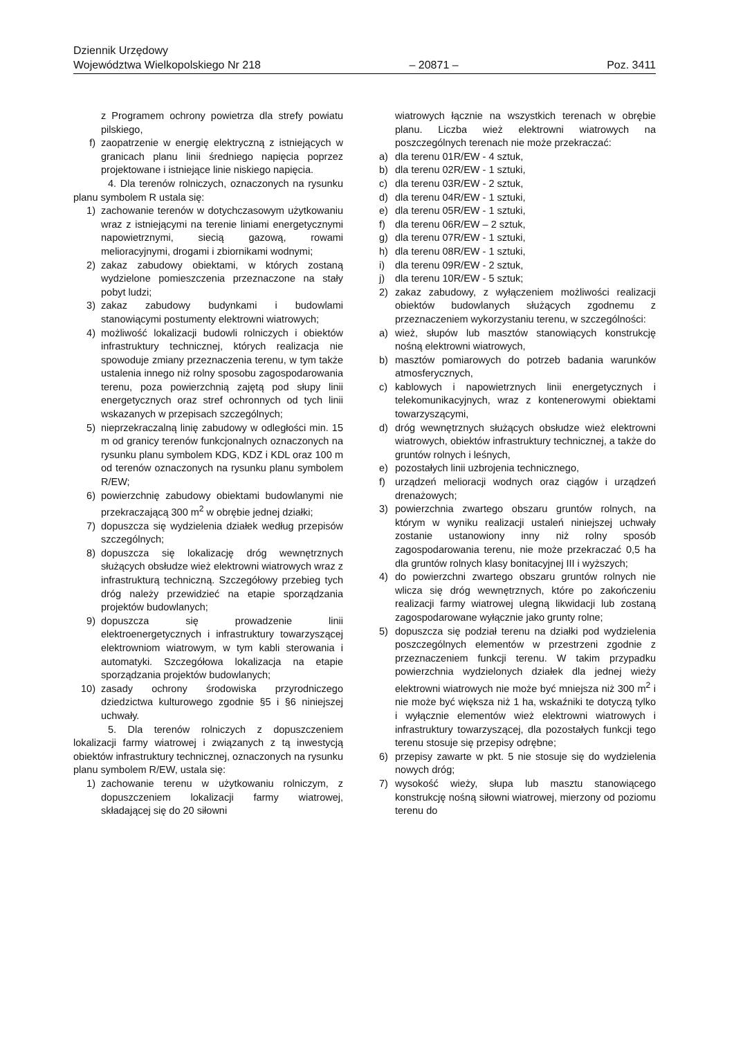Dziennik Urzędowy
Województwa Wielkopolskiego Nr 218 – 20871 – Poz. 3411
z Programem ochrony powietrza dla strefy powiatu pilskiego,
f) zaopatrzenie w energię elektryczną z istniejących w granicach planu linii średniego napięcia poprzez projektowane i istniejące linie niskiego napięcia.
4. Dla terenów rolniczych, oznaczonych na rysunku planu symbolem R ustala się:
1) zachowanie terenów w dotychczasowym użytkowaniu wraz z istniejącymi na terenie liniami energetycznymi napowietrznymi, siecią gazową, rowami melioracyjnymi, drogami i zbiornikami wodnymi;
2) zakaz zabudowy obiektami, w których zostaną wydzielone pomieszczenia przeznaczone na stały pobyt ludzi;
3) zakaz zabudowy budynkami i budowlami stanowiącymi postumenty elektrowni wiatrowych;
4) możliwość lokalizacji budowli rolniczych i obiektów infrastruktury technicznej, których realizacja nie spowoduje zmiany przeznaczenia terenu, w tym także ustalenia innego niż rolny sposobu zagospodarowania terenu, poza powierzchnią zajętą pod słupy linii energetycznych oraz stref ochronnych od tych linii wskazanych w przepisach szczególnych;
5) nieprzekraczalną linię zabudowy w odległości min. 15 m od granicy terenów funkcjonalnych oznaczonych na rysunku planu symbolem KDG, KDZ i KDL oraz 100 m od terenów oznaczonych na rysunku planu symbolem R/EW;
6) powierzchnię zabudowy obiektami budowlanymi nie przekraczającą 300 m<sup>2</sup> w obrębie jednej działki;
7) dopuszcza się wydzielenia działek według przepisów szczególnych;
8) dopuszcza się lokalizację dróg wewnętrznych służących obsłudze wież elektrowni wiatrowych wraz z infrastrukturą techniczną. Szczegółowy przebieg tych dróg należy przewidzieć na etapie sporządzania projektów budowlanych;
9) dopuszcza się prowadzenie linii elektroenergetycznych i infrastruktury towarzyszącej elektrowniom wiatrowym, w tym kabli sterowania i automatyki. Szczegółowa lokalizacja na etapie sporządzania projektów budowlanych;
10) zasady ochrony środowiska przyrodniczego dziedzictwa kulturowego zgodnie §5 i §6 niniejszej uchwały.
5. Dla terenów rolniczych z dopuszczeniem lokalizacji farmy wiatrowej i związanych z tą inwestycją obiektów infrastruktury technicznej, oznaczonych na rysunku planu symbolem R/EW, ustala się:
1) zachowanie terenu w użytkowaniu rolniczym, z dopuszczeniem lokalizacji farmy wiatrowej, składającej się do 20 siłowni
wiatrowych łącznie na wszystkich terenach w obrębie planu. Liczba wież elektrowni wiatrowych na poszczególnych terenach nie może przekraczać:
a) dla terenu 01R/EW - 4 sztuk,
b) dla terenu 02R/EW - 1 sztuki,
c) dla terenu 03R/EW - 2 sztuk,
d) dla terenu 04R/EW - 1 sztuki,
e) dla terenu 05R/EW - 1 sztuki,
f) dla terenu 06R/EW – 2 sztuk,
g) dla terenu 07R/EW - 1 sztuki,
h) dla terenu 08R/EW - 1 sztuki,
i) dla terenu 09R/EW - 2 sztuk,
j) dla terenu 10R/EW - 5 sztuk;
2) zakaz zabudowy, z wyłączeniem możliwości realizacji obiektów budowlanych służących zgodnemu z przeznaczeniem wykorzystaniu terenu, w szczególności:
a) wież, słupów lub masztów stanowiących konstrukcję nośną elektrowni wiatrowych,
b) masztów pomiarowych do potrzeb badania warunków atmosferycznych,
c) kablowych i napowietrznych linii energetycznych i telekomunikacyjnych, wraz z kontenerowymi obiektami towarzyszącymi,
d) dróg wewnętrznych służących obsłudze wież elektrowni wiatrowych, obiektów infrastruktury technicznej, a także do gruntów rolnych i leśnych,
e) pozostałych linii uzbrojenia technicznego,
f) urządzeń melioracji wodnych oraz ciągów i urządzeń drenażowych;
3) powierzchnia zwartego obszaru gruntów rolnych, na którym w wyniku realizacji ustaleń niniejszej uchwały zostanie ustanowiony inny niż rolny sposób zagospodarowania terenu, nie może przekraczać 0,5 ha dla gruntów rolnych klasy bonitacyjnej III i wyższych;
4) do powierzchni zwartego obszaru gruntów rolnych nie wlicza się dróg wewnętrznych, które po zakończeniu realizacji farmy wiatrowej ulegną likwidacji lub zostaną zagospodarowane wyłącznie jako grunty rolne;
5) dopuszcza się podział terenu na działki pod wydzielenia poszczególnych elementów w przestrzeni zgodnie z przeznaczeniem funkcji terenu. W takim przypadku powierzchnia wydzielonych działek dla jednej wieży elektrowni wiatrowych nie może być mniejsza niż 300 m<sup>2</sup> i nie może być większa niż 1 ha, wskaźniki te dotyczą tylko i wyłącznie elementów wież elektrowni wiatrowych i infrastruktury towarzyszącej, dla pozostałych funkcji tego terenu stosuje się przepisy odrębne;
6) przepisy zawarte w pkt. 5 nie stosuje się do wydzielenia nowych dróg;
7) wysokość wieży, słupa lub masztu stanowiącego konstrukcję nośną siłowni wiatrowej, mierzony od poziomu terenu do